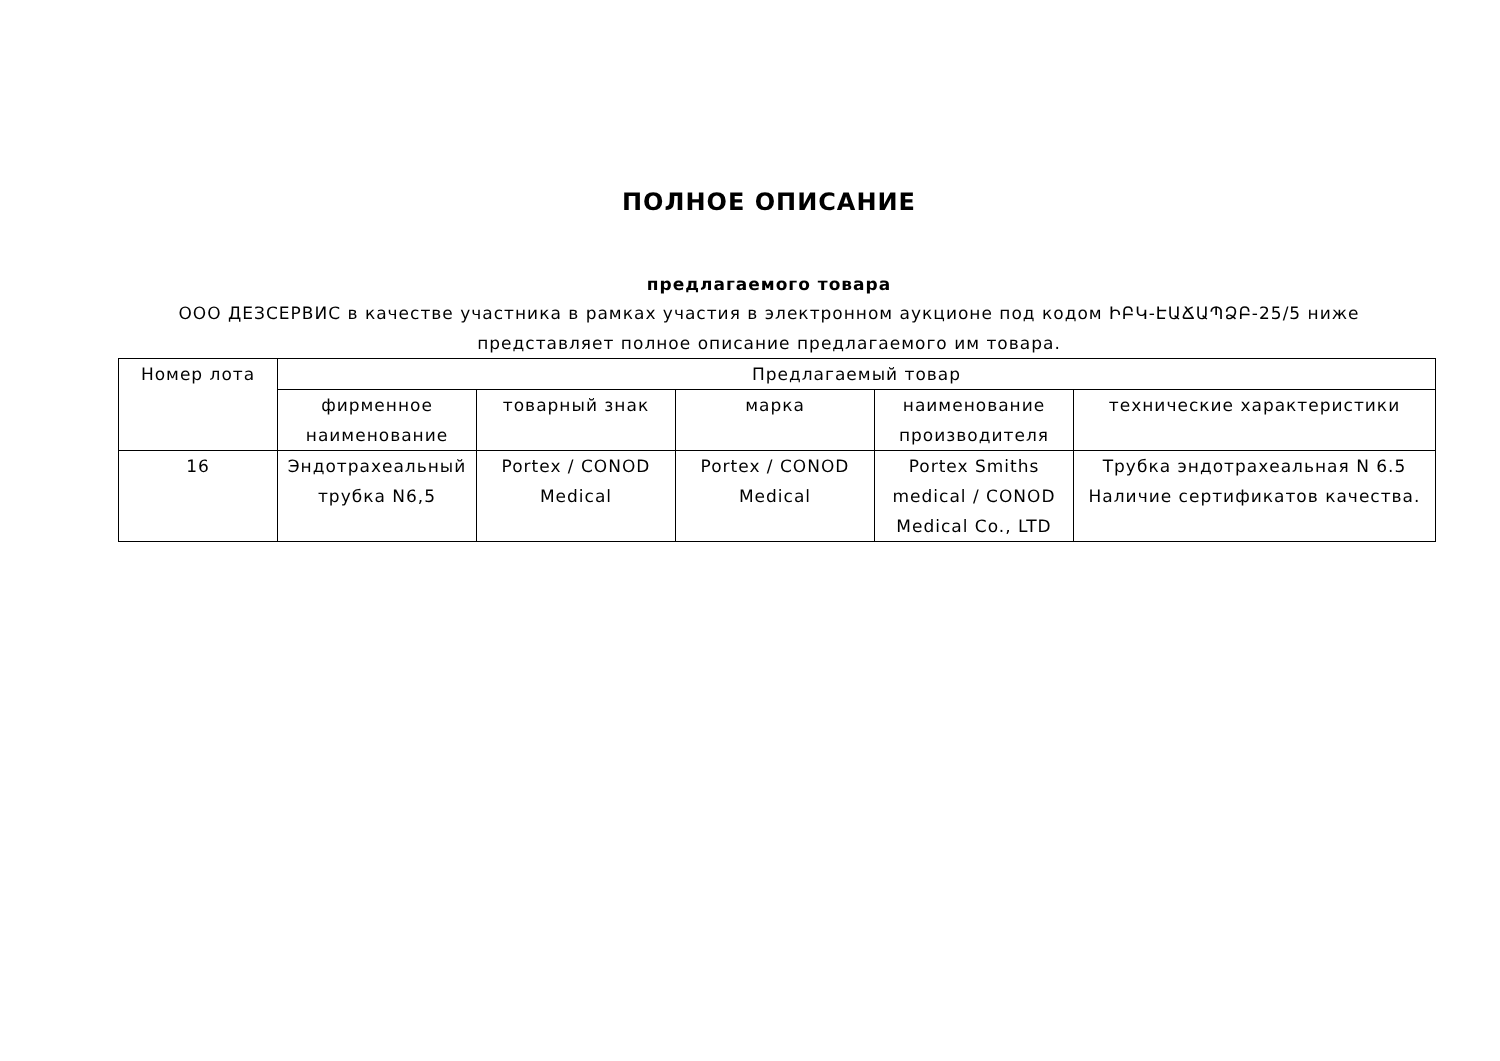ПОЛНОЕ ОПИСАНИЕ
предлагаемого товара
ООО ДЕЗСЕРВИС в качестве участника в рамках участия в электронном аукционе под кодом ԻԲԿ-ԷԱՃԱՊՁԲ-25/5 ниже представляет полное описание предлагаемого им товара.
| Номер лота | Предлагаемый товар | | | | |
| --- | --- | --- | --- | --- | --- |
| | фирменное наименование | товарный знак | марка | наименование производителя | технические характеристики |
| 16 | Эндотрахеальный трубка N6,5 | Portex / CONOD Medical | Portex / CONOD Medical | Portex Smiths medical / CONOD Medical Co., LTD | Трубка эндотрахеальная N 6.5 Наличие сертификатов качества. |